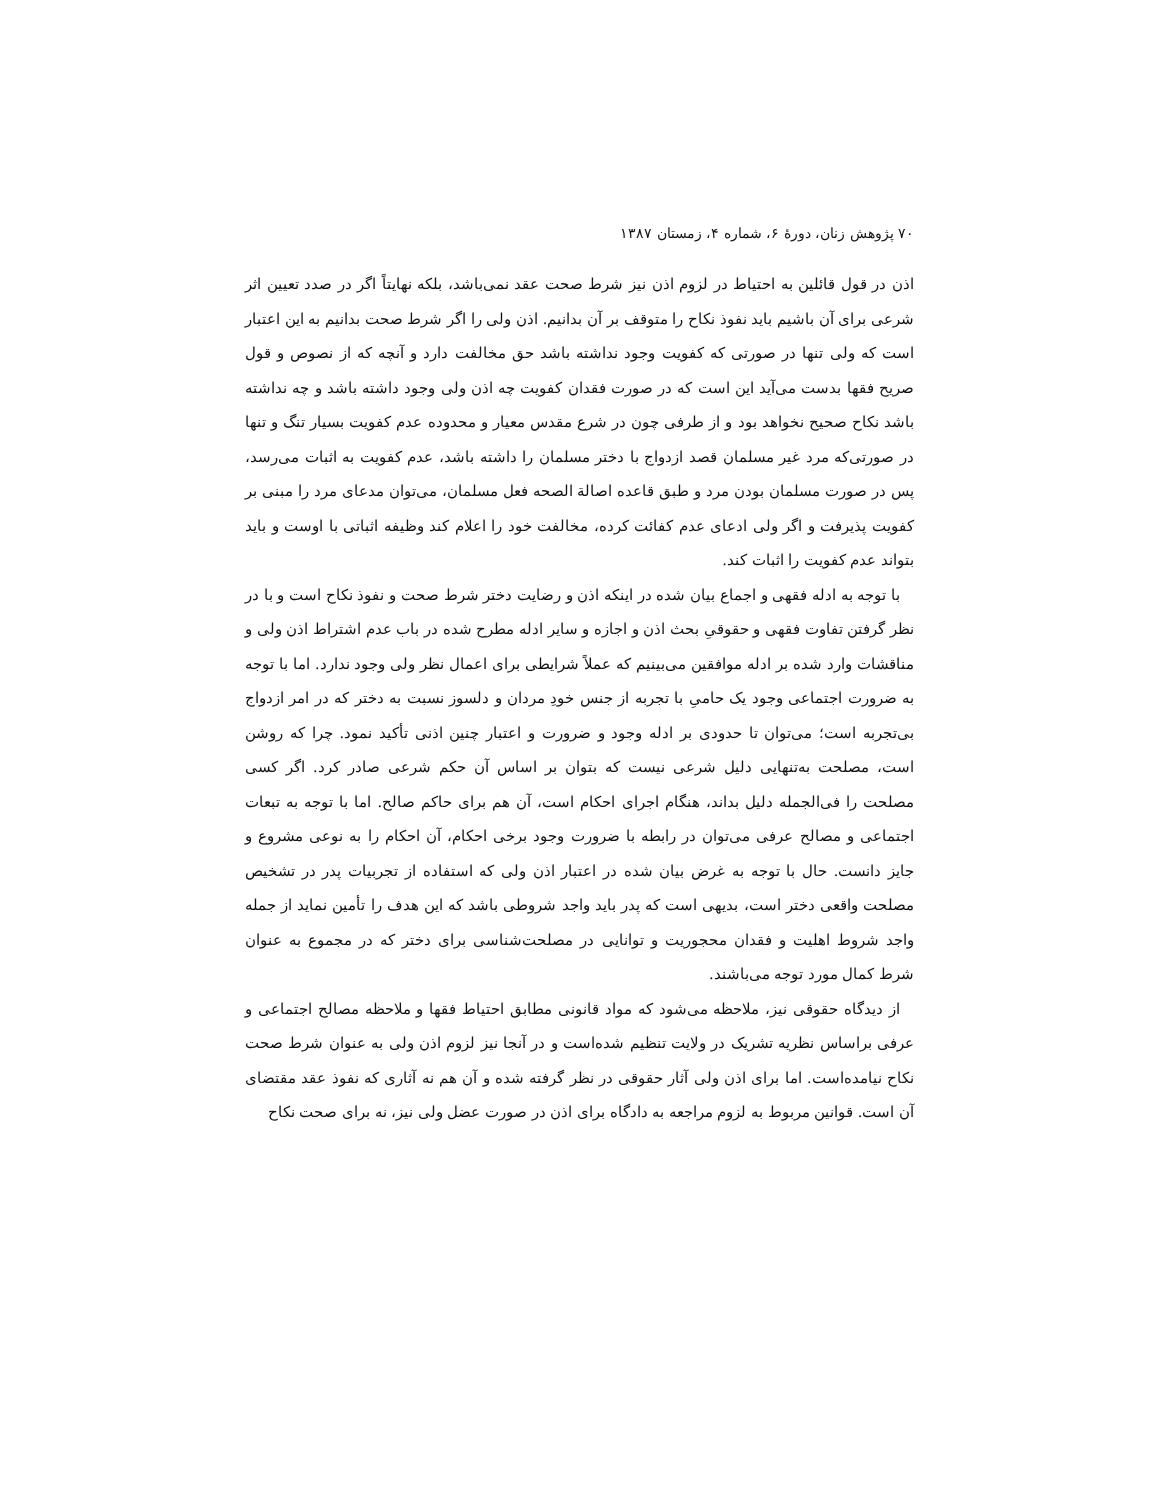۷۰ پژوهش زنان، دورهٔ ۶، شماره ۴، زمستان ۱۳۸۷
اذن در قول قائلین به احتیاط در لزوم اذن نیز شرط صحت عقد نمی‌باشد، بلکه نهایتاً اگر در صدد تعیین اثر شرعی برای آن باشیم باید نفوذ نکاح را متوقف بر آن بدانیم. اذن ولی را اگر شرط صحت بدانیم به این اعتبار است که ولی تنها در صورتی که کفویت وجود نداشته باشد حق مخالفت دارد و آنچه که از نصوص و قول صریح فقها بدست می‌آید این است که در صورت فقدان کفویت چه اذن ولی وجود داشته باشد و چه نداشته باشد نکاح صحیح نخواهد بود و از طرفی چون در شرع مقدس معیار و محدوده عدم کفویت بسیار تنگ و تنها در صورتی‌که مرد غیر مسلمان قصد ازدواج با دختر مسلمان را داشته باشد، عدم کفویت به اثبات می‌رسد، پس در صورت مسلمان بودن مرد و طبق قاعده اصالة الصحه فعل مسلمان، می‌توان مدعای مرد را مبنی بر کفویت پذیرفت و اگر ولی ادعای عدم کفائت کرده، مخالفت خود را اعلام کند وظیفه اثباتی با اوست و باید بتواند عدم کفویت را اثبات کند.
با توجه به ادله فقهی و اجماع بیان شده در اینکه اذن و رضایت دختر شرط صحت و نفوذ نکاح است و با در نظر گرفتن تفاوت فقهی و حقوقیِ بحث اذن و اجازه و سایر ادله مطرح شده در باب عدم اشتراط اذن ولی و مناقشات وارد شده بر ادله موافقین می‌بینیم که عملاً شرایطی برای اعمال نظر ولی وجود ندارد. اما با توجه به ضرورت اجتماعی وجود یک حامیِ با تجربه از جنس خودِ مردان و دلسوز نسبت به دختر که در امر ازدواج بی‌تجربه است؛ می‌توان تا حدودی بر ادله وجود و ضرورت و اعتبار چنین اذنی تأکید نمود. چرا که روشن است، مصلحت به‌تنهایی دلیل شرعی نیست که بتوان بر اساس آن حکم شرعی صادر کرد. اگر کسی مصلحت را فی‌الجمله دلیل بداند، هنگام اجرای احکام است، آن هم برای حاکم صالح. اما با توجه به تبعات اجتماعی و مصالح عرفی می‌توان در رابطه با ضرورت وجود برخی احکام، آن احکام را به نوعی مشروع و جایز دانست. حال با توجه به غرض بیان شده در اعتبار اذن ولی که استفاده از تجربیات پدر در تشخیص مصلحت واقعی دختر است، بدیهی است که پدر باید واجد شروطی باشد که این هدف را تأمین نماید از جمله واجد شروط اهلیت و فقدان محجوریت و توانایی در مصلحت‌شناسی برای دختر که در مجموع به عنوان شرط کمال مورد توجه می‌باشند.
از دیدگاه حقوقی نیز، ملاحظه می‌شود که مواد قانونی مطابق احتیاط فقها و ملاحظه مصالح اجتماعی و عرفی براساس نظریه تشریک در ولایت تنظیم شده‌است و در آنجا نیز لزوم اذن ولی به عنوان شرط صحت نکاح نیامده‌است. اما برای اذن ولی آثار حقوقی در نظر گرفته شده و آن هم نه آثاری که نفوذ عقد مقتضای آن است. قوانین مربوط به لزوم مراجعه به دادگاه برای اذن در صورت عضل ولی نیز، نه برای صحت نکاح